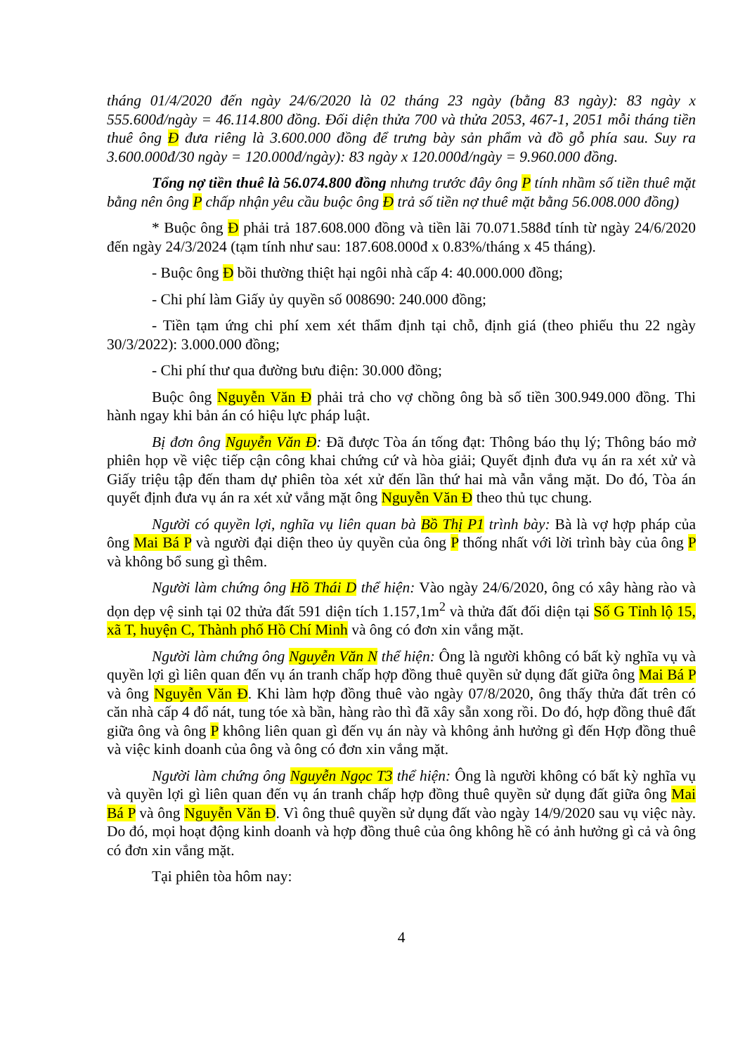tháng 01/4/2020 đến ngày 24/6/2020 là 02 tháng 23 ngày (bằng 83 ngày): 83 ngày x 555.600đ/ngày = 46.114.800 đồng. Đối diện thửa 700 và thửa 2053, 467-1, 2051 mỗi tháng tiền thuê ông Đ đưa riêng là 3.600.000 đồng để trưng bày sản phẩm và đồ gỗ phía sau. Suy ra 3.600.000đ/30 ngày = 120.000đ/ngày): 83 ngày x 120.000đ/ngày = 9.960.000 đồng.
Tổng nợ tiền thuê là 56.074.800 đồng nhưng trước đây ông P tính nhầm số tiền thuê mặt bằng nên ông P chấp nhận yêu cầu buộc ông Đ trả số tiền nợ thuê mặt bằng 56.008.000 đồng)
* Buộc ông Đ phải trả 187.608.000 đồng và tiền lãi 70.071.588đ tính từ ngày 24/6/2020 đến ngày 24/3/2024 (tạm tính như sau: 187.608.000đ x 0.83%/tháng x 45 tháng).
- Buộc ông Đ bồi thường thiệt hại ngôi nhà cấp 4: 40.000.000 đồng;
- Chi phí làm Giấy ủy quyền số 008690: 240.000 đồng;
- Tiền tạm ứng chi phí xem xét thẩm định tại chỗ, định giá (theo phiếu thu 22 ngày 30/3/2022): 3.000.000 đồng;
- Chi phí thư qua đường bưu điện: 30.000 đồng;
Buộc ông Nguyễn Văn Đ phải trả cho vợ chồng ông bà số tiền 300.949.000 đồng. Thi hành ngay khi bản án có hiệu lực pháp luật.
Bị đơn ông Nguyễn Văn Đ: Đã được Tòa án tống đạt: Thông báo thụ lý; Thông báo mở phiên họp về việc tiếp cận công khai chứng cứ và hòa giải; Quyết định đưa vụ án ra xét xử và Giấy triệu tập đến tham dự phiên tòa xét xử đến lần thứ hai mà vẫn vắng mặt. Do đó, Tòa án quyết định đưa vụ án ra xét xử vắng mặt ông Nguyễn Văn Đ theo thủ tục chung.
Người có quyền lợi, nghĩa vụ liên quan bà Bồ Thị P1 trình bày: Bà là vợ hợp pháp của ông Mai Bá P và người đại diện theo ủy quyền của ông P thống nhất với lời trình bày của ông P và không bổ sung gì thêm.
Người làm chứng ông Hồ Thái D thể hiện: Vào ngày 24/6/2020, ông có xây hàng rào và dọn dẹp vệ sinh tại 02 thửa đất 591 diện tích 1.157,1m<sup>2</sup> và thửa đất đối diện tại Số G Tỉnh lộ 15, xã T, huyện C, Thành phố Hồ Chí Minh và ông có đơn xin vắng mặt.
Người làm chứng ông Nguyễn Văn N thể hiện: Ông là người không có bất kỳ nghĩa vụ và quyền lợi gì liên quan đến vụ án tranh chấp hợp đồng thuê quyền sử dụng đất giữa ông Mai Bá P và ông Nguyễn Văn Đ. Khi làm hợp đồng thuê vào ngày 07/8/2020, ông thấy thửa đất trên có căn nhà cấp 4 đổ nát, tung tóe xà bần, hàng rào thì đã xây sẵn xong rồi. Do đó, hợp đồng thuê đất giữa ông và ông P không liên quan gì đến vụ án này và không ảnh hưởng gì đến Hợp đồng thuê và việc kinh doanh của ông và ông có đơn xin vắng mặt.
Người làm chứng ông Nguyễn Ngọc T3 thể hiện: Ông là người không có bất kỳ nghĩa vụ và quyền lợi gì liên quan đến vụ án tranh chấp hợp đồng thuê quyền sử dụng đất giữa ông Mai Bá P và ông Nguyễn Văn Đ. Vì ông thuê quyền sử dụng đất vào ngày 14/9/2020 sau vụ việc này. Do đó, mọi hoạt động kinh doanh và hợp đồng thuê của ông không hề có ảnh hưởng gì cả và ông có đơn xin vắng mặt.
Tại phiên tòa hôm nay:
4